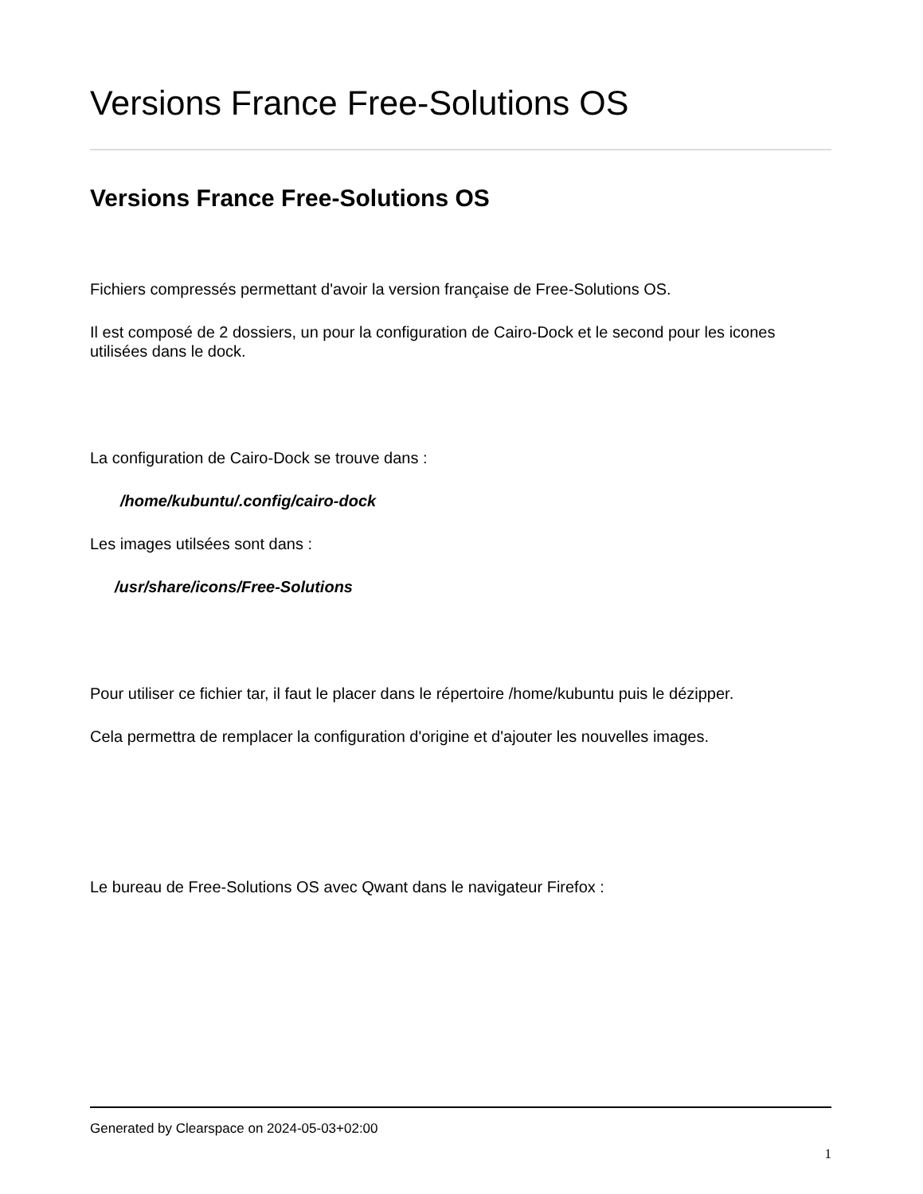Versions France Free-Solutions OS
Versions France Free-Solutions OS
Fichiers compressés permettant d'avoir la version française de Free-Solutions OS.
Il est composé de 2 dossiers, un pour la configuration de Cairo-Dock et le second pour les icones utilisées dans le dock.
La configuration de Cairo-Dock se trouve dans :
/home/kubuntu/.config/cairo-dock
Les images utilsées sont dans :
/usr/share/icons/Free-Solutions
Pour utiliser ce fichier tar, il faut le placer dans le répertoire /home/kubuntu puis le dézipper.
Cela permettra de remplacer la configuration d'origine et d'ajouter les nouvelles images.
Le bureau de Free-Solutions OS avec Qwant dans le navigateur Firefox :
Generated by Clearspace on 2024-05-03+02:00
1